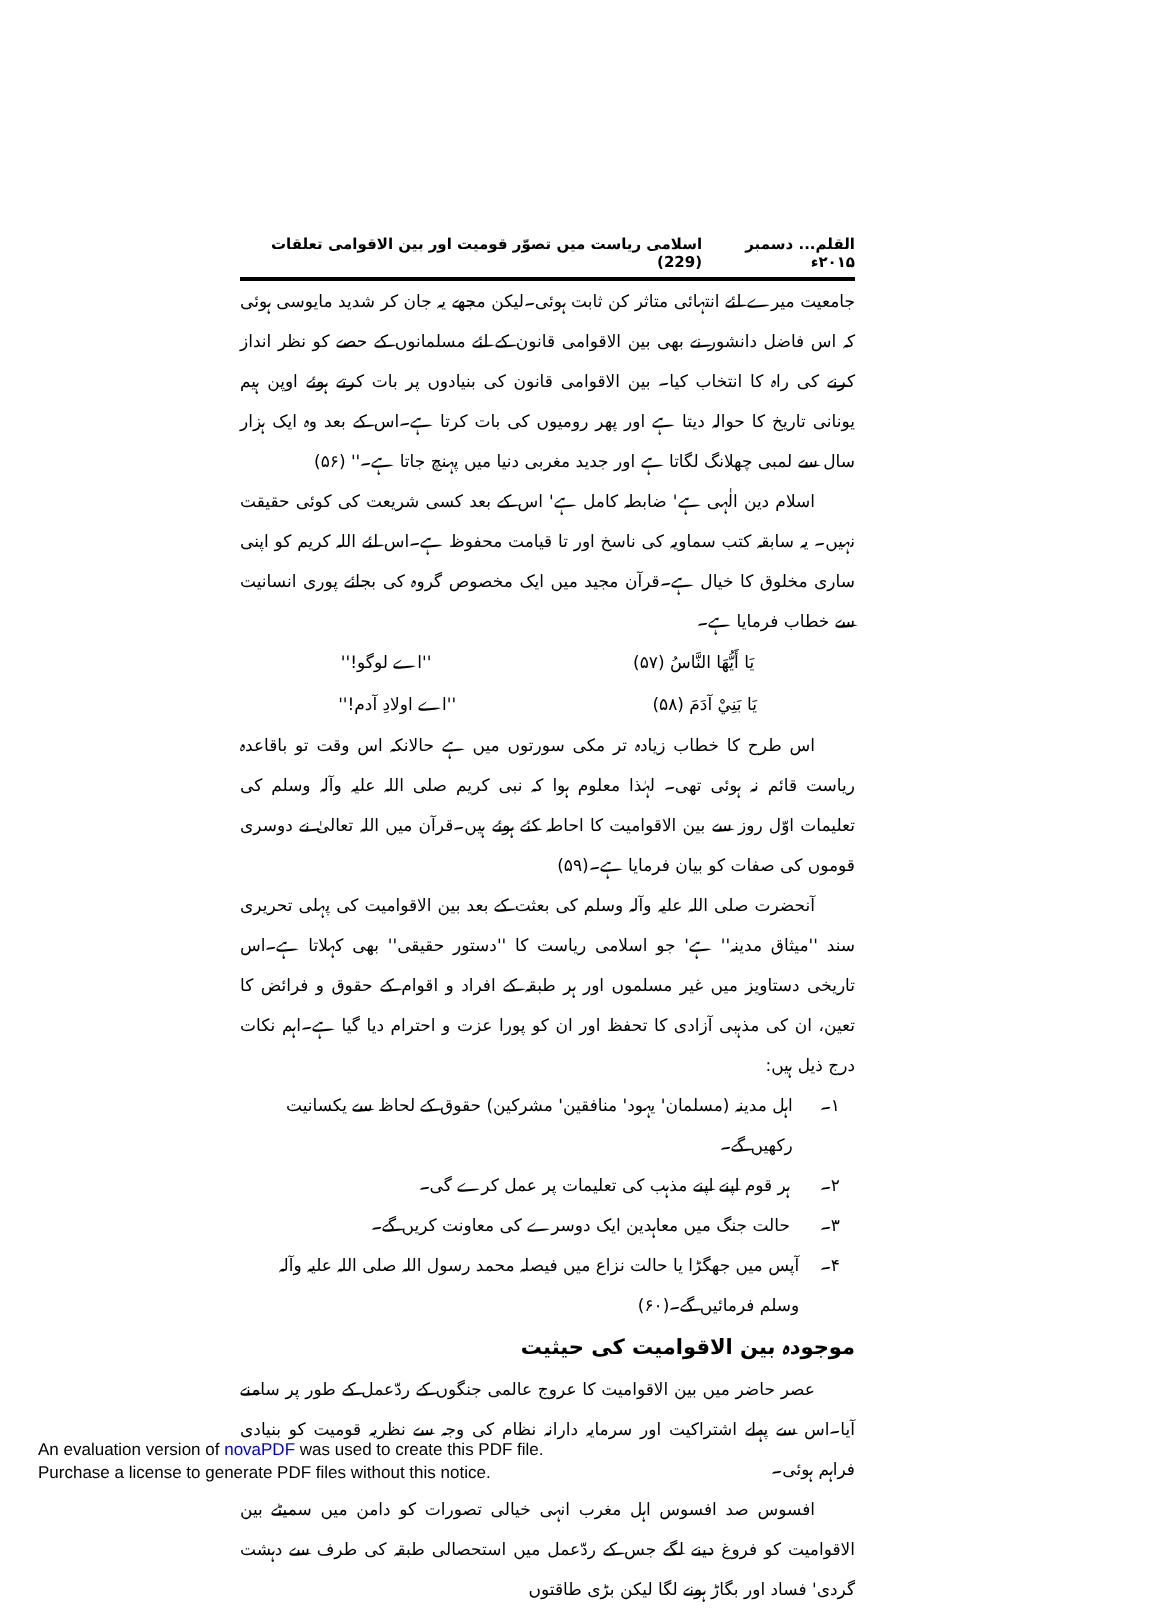القلم... دسمبر ۲۰۱۵ء اسلامی ریاست میں تصوّر قومیت اور بین الاقوامی تعلقات (229)
جامعیت میرے لئے انتہائی متاثر کن ثابت ہوئی۔لیکن مجھے یہ جان کر شدید مایوسی ہوئی کہ اس فاضل دانشور نے بھی بین الاقوامی قانون کے لئے مسلمانوں کے حصے کو نظر انداز کرنے کی راہ کا انتخاب کیا۔ بین الاقوامی قانون کی بنیادوں پر بات کرتے ہوئے اوپن ہیم یونانی تاریخ کا حوالہ دیتا ہے اور پھر رومیوں کی بات کرتا ہے۔اس کے بعد وہ ایک ہزار سال سے لمبی چھلانگ لگاتا ہے اور جدید مغربی دنیا میں پہنچ جاتا ہے۔'' (۵۶)
اسلام دین الٰہی ہے' ضابطہ کامل ہے' اس کے بعد کسی شریعت کی کوئی حقیقت نہیں۔ یہ سابقہ کتب سماویہ کی ناسخ اور تا قیامت محفوظ ہے۔اس لئے اللہ کریم کو اپنی ساری مخلوق کا خیال ہے۔قرآن مجید میں ایک مخصوص گروہ کی بجائے پوری انسانیت سے خطاب فرمایا ہے۔
يَا أَيُّهَا النَّاسُ (۵۷) ''اے لوگو!''
يَا بَنِيْ آدَمَ (۵۸) ''اے اولادِ آدم!''
اس طرح کا خطاب زیادہ تر مکی سورتوں میں ہے حالانکہ اس وقت تو باقاعدہ ریاست قائم نہ ہوئی تھی۔ لہٰذا معلوم ہوا کہ نبی کریم صلی اللہ علیہ وآلہ وسلم کی تعلیمات اوّل روز سے بین الاقوامیت کا احاطہ کئے ہوئے ہیں۔قرآن میں اللہ تعالیٰ نے دوسری قوموں کی صفات کو بیان فرمایا ہے۔(۵۹)
آنحضرت صلی اللہ علیہ وآلہ وسلم کی بعثت کے بعد بین الاقوامیت کی پہلی تحریری سند ''میثاق مدینہ'' ہے' جو اسلامی ریاست کا ''دستور حقیقی'' بھی کہلاتا ہے۔اس تاریخی دستاویز میں غیر مسلموں اور ہر طبقہ کے افراد و اقوام کے حقوق و فرائض کا تعین، ان کی مذہبی آزادی کا تحفظ اور ان کو پورا عزت و احترام دیا گیا ہے۔اہم نکات درج ذیل ہیں:
۱۔ اہل مدینہ (مسلمان' یہود' منافقین' مشرکین) حقوق کے لحاظ سے یکسانیت رکھیں گے۔
۲۔ ہر قوم اپنے اپنے مذہب کی تعلیمات پر عمل کرے گی۔
۳۔ حالت جنگ میں معاہدین ایک دوسرے کی معاونت کریں گے۔
۴۔ آپس میں جھگڑا یا حالت نزاع میں فیصلہ محمد رسول اللہ صلی اللہ علیہ وآلہ وسلم فرمائیں گے۔(۶۰)
موجودہ بین الاقوامیت کی حیثیت
عصر حاضر میں بین الاقوامیت کا عروج عالمی جنگوں کے ردّعمل کے طور پر سامنے آیا۔اس سے پہلے اشتراکیت اور سرمایہ دارانہ نظام کی وجہ سے نظریہ قومیت کو بنیادی فراہم ہوئی۔
افسوس صد افسوس اہل مغرب انہی خیالی تصورات کو دامن میں سمیٹے بین الاقوامیت کو فروغ دینے لگے جس کے ردّعمل میں استحصالی طبقہ کی طرف سے دہشت گردی' فساد اور بگاڑ ہونے لگا لیکن بڑی طاقتوں
An evaluation version of novaPDF was used to create this PDF file.
Purchase a license to generate PDF files without this notice.